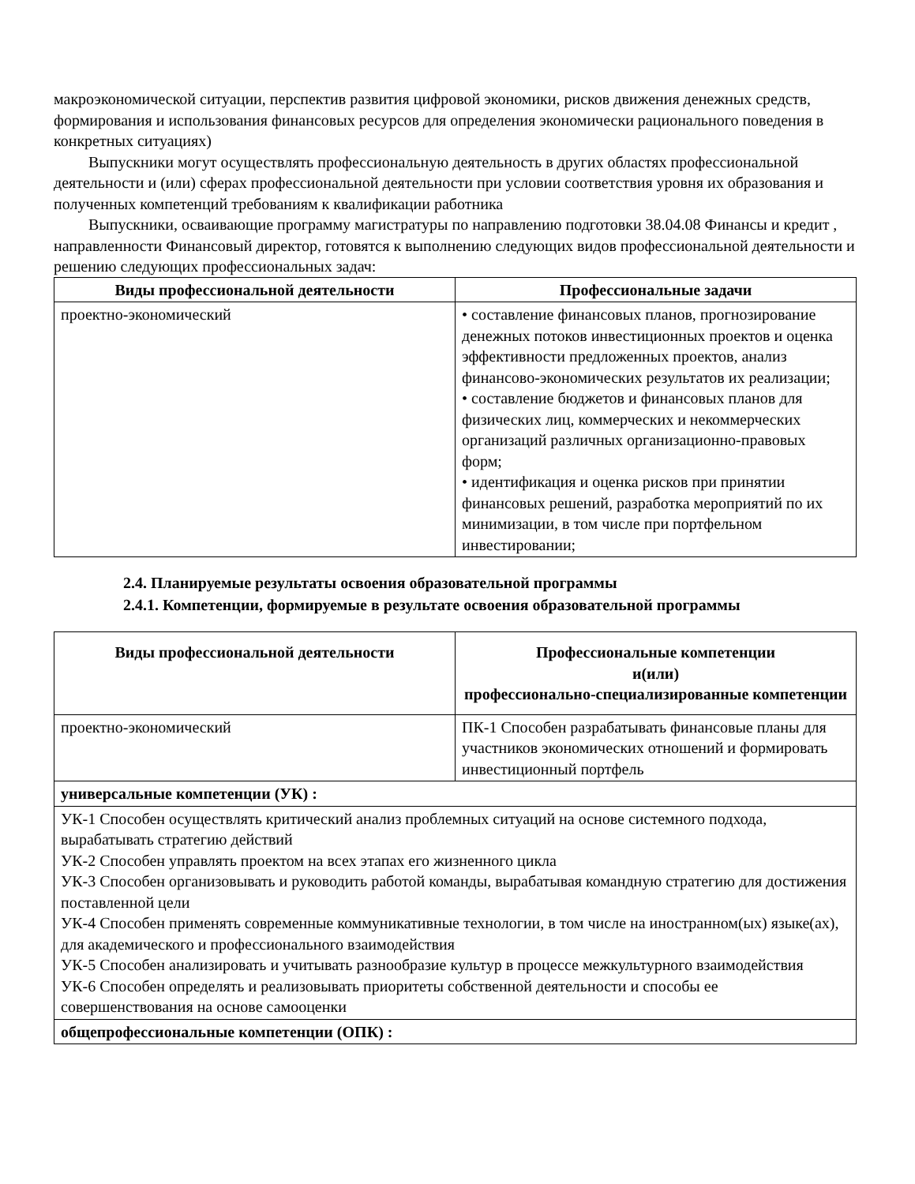макроэкономической ситуации, перспектив развития цифровой экономики, рисков движения денежных средств, формирования и использования финансовых ресурсов для определения экономически рационального поведения в конкретных ситуациях)
Выпускники могут осуществлять профессиональную деятельность в других областях профессиональной деятельности и (или) сферах профессиональной деятельности при условии соответствия уровня их образования и полученных компетенций требованиям к квалификации работника
Выпускники, осваивающие программу магистратуры по направлению подготовки 38.04.08 Финансы и кредит , направленности Финансовый директор, готовятся к выполнению следующих видов профессиональной деятельности и решению следующих профессиональных задач:
| Виды профессиональной деятельности | Профессиональные задачи |
| --- | --- |
| проектно-экономический | • составление финансовых планов, прогнозирование денежных потоков инвестиционных проектов и оценка эффективности предложенных проектов, анализ финансово-экономических результатов их реализации; • составление бюджетов и финансовых планов для физических лиц, коммерческих и некоммерческих организаций различных организационно-правовых форм; • идентификация и оценка рисков при принятии финансовых решений, разработка мероприятий по их минимизации, в том числе при портфельном инвестировании; |
2.4. Планируемые результаты освоения образовательной программы
2.4.1. Компетенции, формируемые в результате освоения образовательной программы
| Виды профессиональной деятельности | Профессиональные компетенции и(или) профессионально-специализированные компетенции |
| --- | --- |
| проектно-экономический | ПК-1 Способен разрабатывать финансовые планы для участников экономических отношений и формировать инвестиционный портфель |
| универсальные компетенции (УК) : | |
| УК-1 Способен осуществлять критический анализ проблемных ситуаций на основе системного подхода, вырабатывать стратегию действий УК-2 Способен управлять проектом на всех этапах его жизненного цикла УК-3 Способен организовывать и руководить работой команды, вырабатывая командную стратегию для достижения поставленной цели УК-4 Способен применять современные коммуникативные технологии, в том числе на иностранном(ых) языке(ах), для академического и профессионального взаимодействия УК-5 Способен анализировать и учитывать разнообразие культур в процессе межкультурного взаимодействия УК-6 Способен определять и реализовывать приоритеты собственной деятельности и способы ее совершенствования на основе самооценки | |
| общепрофессиональные компетенции (ОПК) : | |